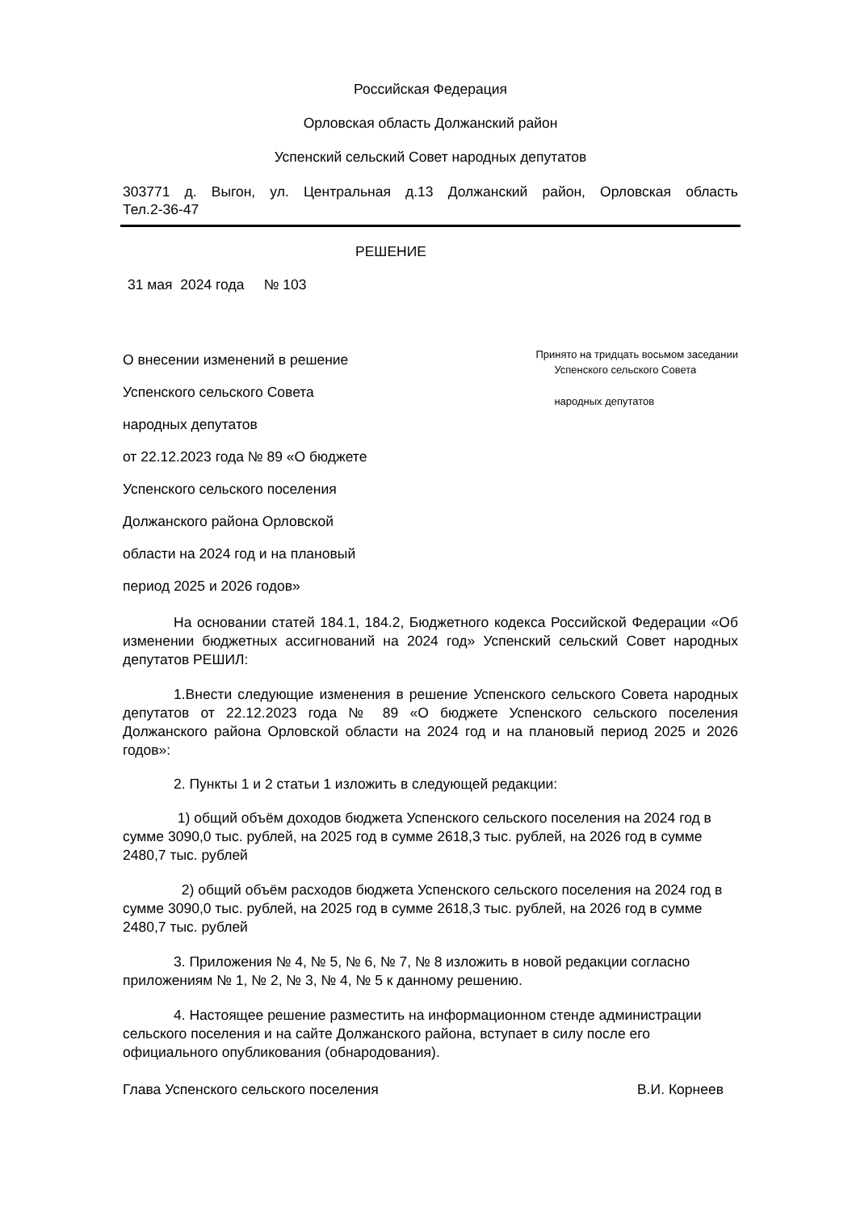Российская Федерация
Орловская область Должанский район
Успенский сельский Совет народных депутатов
303771 д. Выгон, ул. Центральная д.13 Должанский район, Орловская область
Тел.2-36-47
РЕШЕНИЕ
31 мая 2024 года № 103
О внесении изменений в решение
Успенского сельского Совета
народных депутатов
от 22.12.2023 года № 89 «О бюджете
Успенского сельского поселения
Должанского района Орловской
области на 2024 год и на плановый
период 2025 и 2026 годов»
Принято на тридцать восьмом заседании
Успенского сельского Совета
народных депутатов
На основании статей 184.1, 184.2, Бюджетного кодекса Российской Федерации «Об изменении бюджетных ассигнований на 2024 год» Успенский сельский Совет народных депутатов РЕШИЛ:
1.Внести следующие изменения в решение Успенского сельского Совета народных депутатов от 22.12.2023 года № 89 «О бюджете Успенского сельского поселения Должанского района Орловской области на 2024 год и на плановый период 2025 и 2026 годов»:
2. Пункты 1 и 2 статьи 1 изложить в следующей редакции:
1) общий объём доходов бюджета Успенского сельского поселения на 2024 год в сумме 3090,0 тыс. рублей, на 2025 год в сумме 2618,3 тыс. рублей, на 2026 год в сумме 2480,7 тыс. рублей
2) общий объём расходов бюджета Успенского сельского поселения на 2024 год в сумме 3090,0 тыс. рублей, на 2025 год в сумме 2618,3 тыс. рублей, на 2026 год в сумме 2480,7 тыс. рублей
3. Приложения № 4, № 5, № 6, № 7, № 8 изложить в новой редакции согласно приложениям № 1, № 2, № 3, № 4, № 5 к данному решению.
4. Настоящее решение разместить на информационном стенде администрации сельского поселения и на сайте Должанского района, вступает в силу после его официального опубликования (обнародования).
Глава Успенского сельского поселения В.И. Корнеев